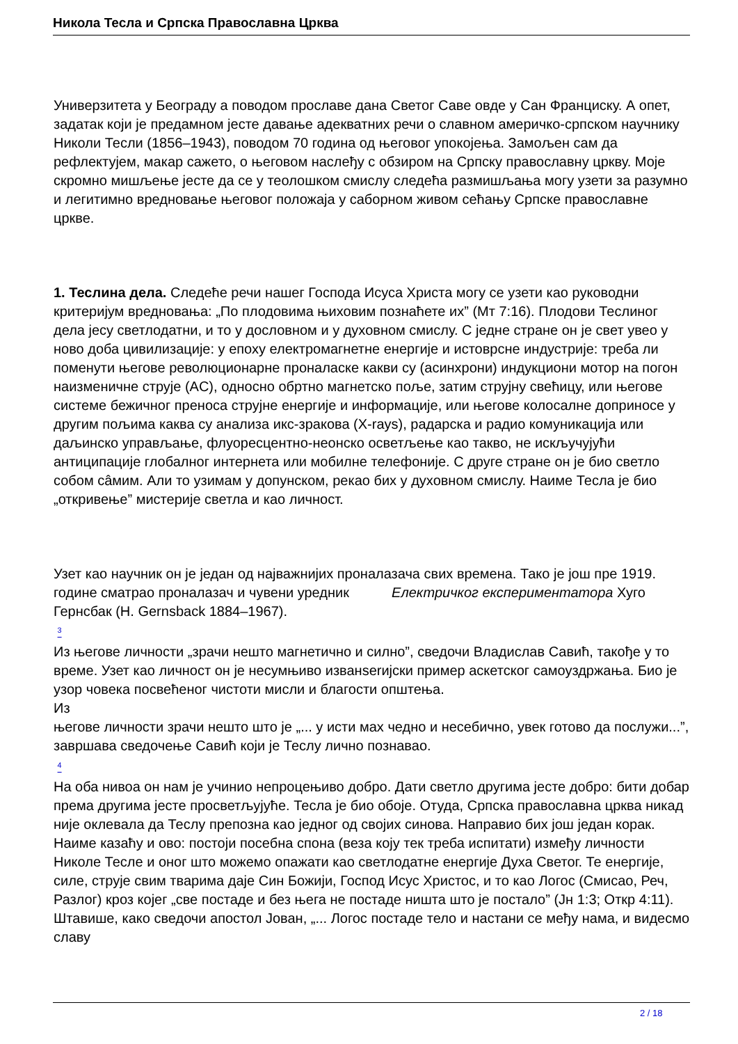Никола Тесла и Српска Православна Црква
Универзитета у Београду а поводом прославе дана Светог Саве овде у Сан Франциску. А опет, задатак који је предамном јесте давање адекватних речи о славном америчко-српском научнику Николи Тесли (1856–1943), поводом 70 година од његовог упокојења. Замољен сам да рефлектујем, макар сажето, о његовом наслеђу с обзиром на Српску православну цркву. Моје скромно мишљење јесте да се у теолошком смислу следећа размишљања могу узети за разумно и легитимно вредновање његовог положаја у саборном живом сећању Српске православне цркве.
1. Теслина дела. Следеће речи нашег Господа Исуса Христа могу се узети као руководни критеријум вредновања: „По плодовима њиховим познаћете их” (Мт 7:16). Плодови Теслиног дела јесу светлодатни, и то у дословном и у духовном смислу. С једне стране он је свет увео у ново доба цивилизације: у епоху електромагнетне енергије и истоврсне индустрије: треба ли поменути његове революционарне проналаске какви су (асинхрони) индукциони мотор на погон наизменичне струје (AC), односно обртно магнетско поље, затим струјну свећицу, или његове системе бежичног преноса струјне енергије и информације, или његове колосалне доприносе у другим пољима каква су анализа икс-зракова (X-rays), радарска и радио комуникација или даљинско управљање, флуоресцентно-неонско осветљење као такво, не искључујући антиципације глобалног интернета или мобилне телефоније. С друге стране он је био светло собом сâмим. Али то узимам у допунском, рекао бих у духовном смислу. Наиме Тесла је био „откривење” мистерије светла и као личност.
Узет као научник он је један од најважнијих проналазача свих времена. Тако је још пре 1919. године сматрао проналазач и чувени уредник Електричког експериментатора Хуго Гернсбак (H. Gernsback 1884–1967).
<sup>3</sup>
Из његове личности „зрачи нешто магнетично и силно”, сведочи Владислав Савић, такође у то време. Узет као личност он је несумњиво изванserијски пример аскетског самоуздржања. Био је узор човека посвећеног чистоти мисли и благости општења.
Из
његове личности зрачи нешто што је „... у исти мах чедно и несебично, увек готово да послужи...”, завршава сведочење Савић који је Теслу лично познавао.
<sup>4</sup>
На оба нивоа он нам је учинио непроцењиво добро. Дати светло другима јесте добро: бити добар према другима јесте просветљујуће. Тесла је био обоје. Отуда, Српска православна црква никад није оклевала да Теслу препозна као једног од својих синова. Направио бих још један корак. Наиме казаћу и ово: постоји посебна спона (веза коју тек треба испитати) између личности Николе Тесле и оног што можемо опажати као светлодатне енергије Духа Светог. Те енергије, силе, струје свим тварима даје Син Божији, Господ Исус Христос, и то као Логос (Смисао, Реч, Разлог) кроз којег „све постаде и без њега не постаде ништа што је постало” (Јн 1:3; Откр 4:11). Штавише, како сведочи апостол Јован, „... Логос постаде тело и настани се међу нама, и видесмо славу
2 / 18